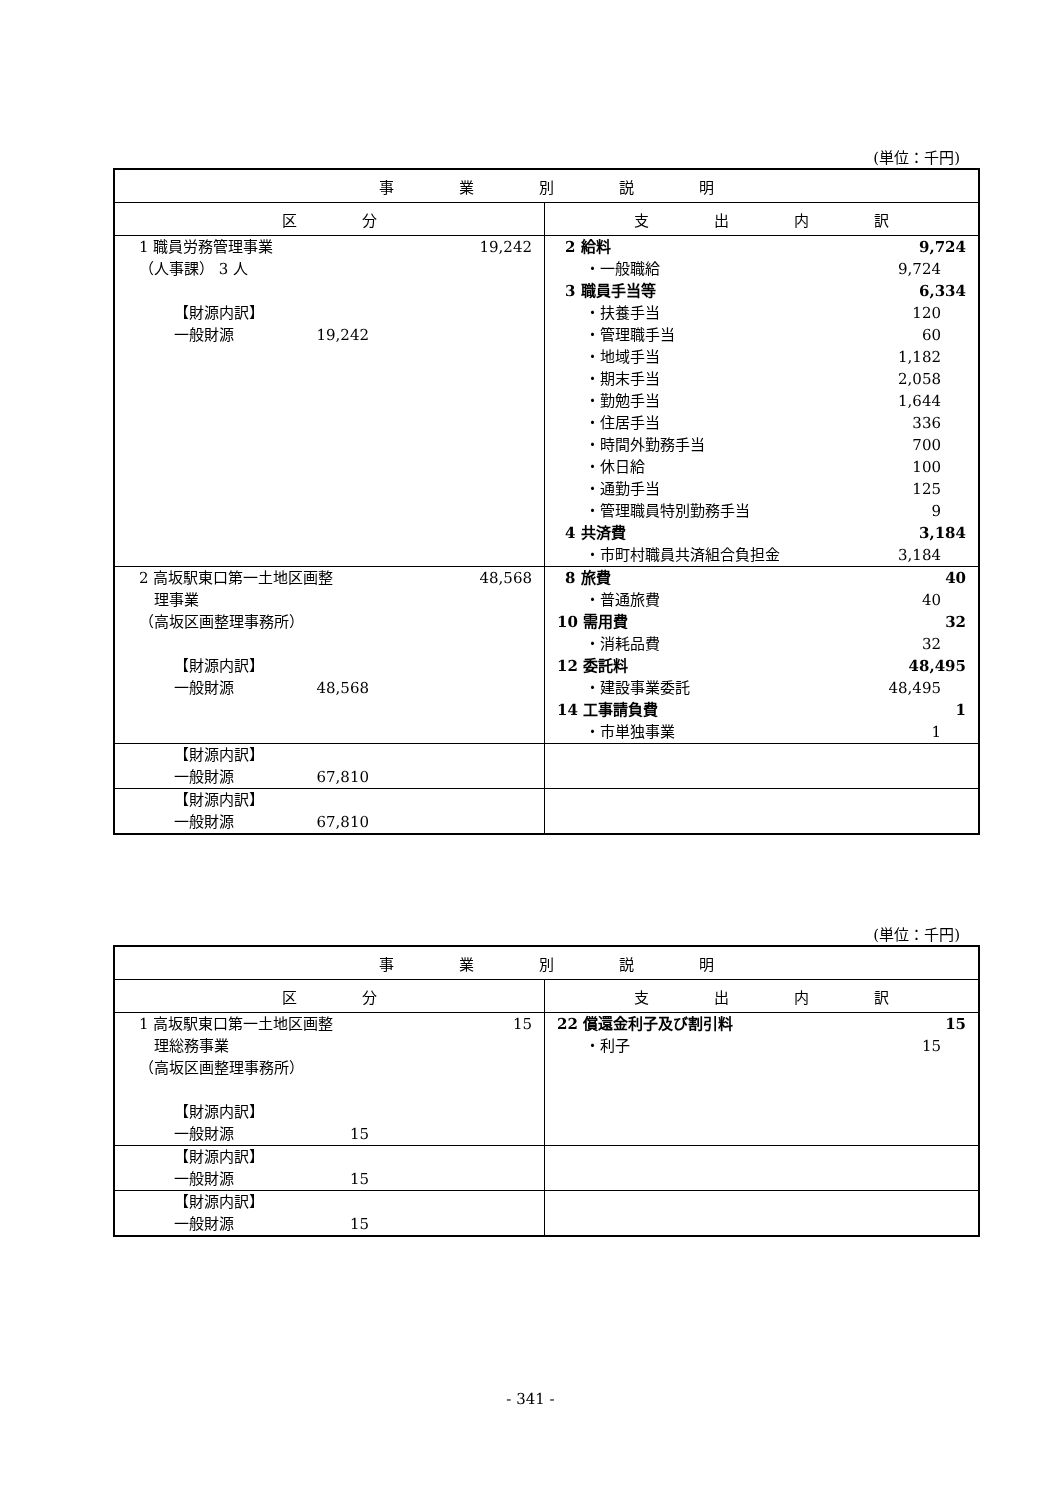(単位：千円)
| 事 業 別 説 明 | |
| --- | --- |
| 区 分 | 支 出 内 訳 |
| 1 職員労務管理事業 19,242 （人事課） 3 人 【財源内訳】 一般財源 19,242 | 2 給料 9,724 ・一般職給 9,724 3 職員手当等 6,334 ・扶養手当 120 ・管理職手当 60 ・地域手当 1,182 ・期末手当 2,058 ・勤勉手当 1,644 ・住居手当 336 ・時間外勤務手当 700 ・休日給 100 ・通勤手当 125 ・管理職員特別勤務手当 9 4 共済費 3,184 ・市町村職員共済組合負担金 3,184 |
| 2 高坂駅東口第一土地区画整 48,568 理事業 （高坂区画整理事務所） 【財源内訳】 一般財源 48,568 | 8 旅費 40 ・普通旅費 40 10 需用費 32 ・消耗品費 32 12 委託料 48,495 ・建設事業委託 48,495 14 工事請負費 1 ・市単独事業 1 |
| 【財源内訳】 一般財源 67,810 | |
| 【財源内訳】 一般財源 67,810 | |
(単位：千円)
| 事 業 別 説 明 | |
| --- | --- |
| 区 分 | 支 出 内 訳 |
| 1 高坂駅東口第一土地区画整 15 理総務事業 （高坂区画整理事務所） 【財源内訳】 一般財源 15 | 22 償還金利子及び割引料 15 ・利子 15 |
| 【財源内訳】 一般財源 15 | |
| 【財源内訳】 一般財源 15 | |
- 341 -